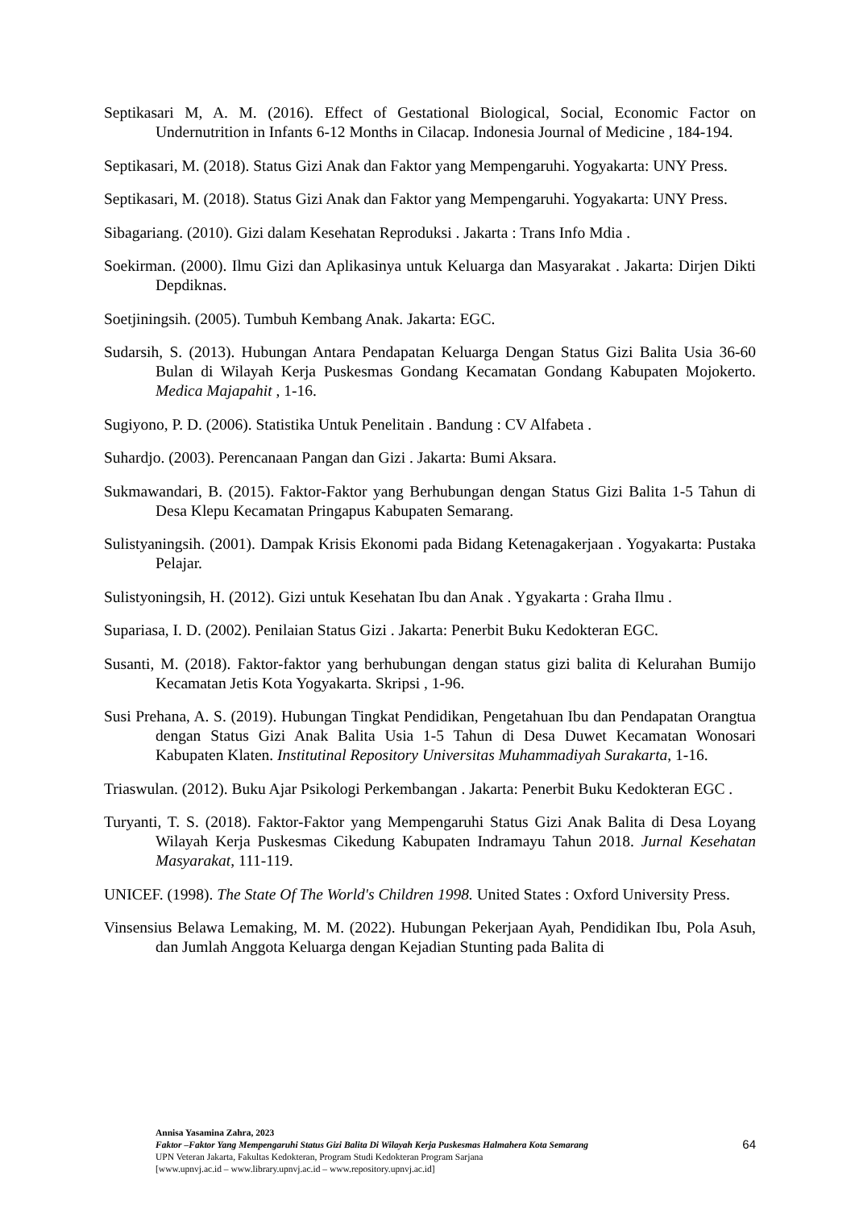Septikasari M, A. M. (2016). Effect of Gestational Biological, Social, Economic Factor on Undernutrition in Infants 6-12 Months in Cilacap. Indonesia Journal of Medicine , 184-194.
Septikasari, M. (2018). Status Gizi Anak dan Faktor yang Mempengaruhi. Yogyakarta: UNY Press.
Septikasari, M. (2018). Status Gizi Anak dan Faktor yang Mempengaruhi. Yogyakarta: UNY Press.
Sibagariang. (2010). Gizi dalam Kesehatan Reproduksi . Jakarta : Trans Info Mdia .
Soekirman. (2000). Ilmu Gizi dan Aplikasinya untuk Keluarga dan Masyarakat . Jakarta: Dirjen Dikti Depdiknas.
Soetjiningsih. (2005). Tumbuh Kembang Anak. Jakarta: EGC.
Sudarsih, S. (2013). Hubungan Antara Pendapatan Keluarga Dengan Status Gizi Balita Usia 36-60 Bulan di Wilayah Kerja Puskesmas Gondang Kecamatan Gondang Kabupaten Mojokerto. Medica Majapahit , 1-16.
Sugiyono, P. D. (2006). Statistika Untuk Penelitain . Bandung : CV Alfabeta .
Suhardjo. (2003). Perencanaan Pangan dan Gizi . Jakarta: Bumi Aksara.
Sukmawandari, B. (2015). Faktor-Faktor yang Berhubungan dengan Status Gizi Balita 1-5 Tahun di Desa Klepu Kecamatan Pringapus Kabupaten Semarang.
Sulistyaningsih. (2001). Dampak Krisis Ekonomi pada Bidang Ketenagakerjaan . Yogyakarta: Pustaka Pelajar.
Sulistyoningsih, H. (2012). Gizi untuk Kesehatan Ibu dan Anak . Ygyakarta : Graha Ilmu .
Supariasa, I. D. (2002). Penilaian Status Gizi . Jakarta: Penerbit Buku Kedokteran EGC.
Susanti, M. (2018). Faktor-faktor yang berhubungan dengan status gizi balita di Kelurahan Bumijo Kecamatan Jetis Kota Yogyakarta. Skripsi , 1-96.
Susi Prehana, A. S. (2019). Hubungan Tingkat Pendidikan, Pengetahuan Ibu dan Pendapatan Orangtua dengan Status Gizi Anak Balita Usia 1-5 Tahun di Desa Duwet Kecamatan Wonosari Kabupaten Klaten. Institutinal Repository Universitas Muhammadiyah Surakarta, 1-16.
Triaswulan. (2012). Buku Ajar Psikologi Perkembangan . Jakarta: Penerbit Buku Kedokteran EGC .
Turyanti, T. S. (2018). Faktor-Faktor yang Mempengaruhi Status Gizi Anak Balita di Desa Loyang Wilayah Kerja Puskesmas Cikedung Kabupaten Indramayu Tahun 2018. Jurnal Kesehatan Masyarakat, 111-119.
UNICEF. (1998). The State Of The World's Children 1998. United States : Oxford University Press.
Vinsensius Belawa Lemaking, M. M. (2022). Hubungan Pekerjaan Ayah, Pendidikan Ibu, Pola Asuh, dan Jumlah Anggota Keluarga dengan Kejadian Stunting pada Balita di
Annisa Yasamina Zahra, 2023
Faktor –Faktor Yang Mempengaruhi Status Gizi Balita Di Wilayah Kerja Puskesmas Halmahera Kota Semarang
UPN Veteran Jakarta, Fakultas Kedokteran, Program Studi Kedokteran Program Sarjana
[www.upnvj.ac.id – www.library.upnvj.ac.id – www.repository.upnvj.ac.id]
64